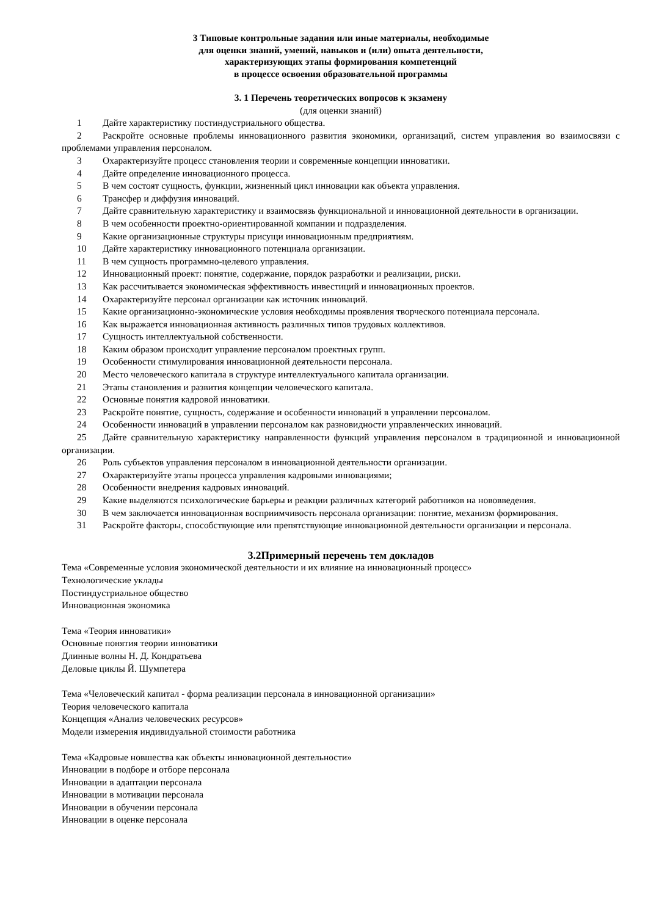3 Типовые контрольные задания или иные материалы, необходимые
для оценки знаний, умений, навыков и (или) опыта деятельности,
характеризующих этапы формирования компетенций
в процессе освоения образовательной программы
3. 1 Перечень теоретических вопросов к экзамену
(для оценки знаний)
1 Дайте характеристику постиндустриального общества.
2 Раскройте основные проблемы инновационного развития экономики, организаций, систем управления во взаимосвязи с проблемами управления персоналом.
3 Охарактеризуйте процесс становления теории и современные концепции инноватики.
4 Дайте определение инновационного процесса.
5 В чем состоят сущность, функции, жизненный цикл инновации как объекта управления.
6 Трансфер и диффузия инноваций.
7 Дайте сравнительную характеристику и взаимосвязь функциональной и инновационной деятельности в организации.
8 В чем особенности проектно-ориентированной компании и подразделения.
9 Какие организационные структуры присущи инновационным предприятиям.
10 Дайте характеристику инновационного потенциала организации.
11 В чем сущность программно-целевого управления.
12 Инновационный проект: понятие, содержание, порядок разработки и реализации, риски.
13 Как рассчитывается экономическая эффективность инвестиций и инновационных проектов.
14 Охарактеризуйте персонал организации как источник инноваций.
15 Какие организационно-экономические условия необходимы проявления творческого потенциала персонала.
16 Как выражается инновационная активность различных типов трудовых коллективов.
17 Сущность интеллектуальной собственности.
18 Каким образом происходит управление персоналом проектных групп.
19 Особенности стимулирования инновационной деятельности персонала.
20 Место человеческого капитала в структуре интеллектуального капитала организации.
21 Этапы становления и развития концепции человеческого капитала.
22 Основные понятия кадровой инноватики.
23 Раскройте понятие, сущность, содержание и особенности инноваций в управлении персоналом.
24 Особенности инноваций в управлении персоналом как разновидности управленческих инноваций.
25 Дайте сравнительную характеристику направленности функций управления персоналом в традиционной и инновационной организации.
26 Роль субъектов управления персоналом в инновационной деятельности организации.
27 Охарактеризуйте этапы процесса управления кадровыми инновациями;
28 Особенности внедрения кадровых инноваций.
29 Какие выделяются психологические барьеры и реакции различных категорий работников на нововведения.
30 В чем заключается инновационная восприимчивость персонала организации: понятие, механизм формирования.
31 Раскройте факторы, способствующие или препятствующие инновационной деятельности организации и персонала.
3.2Примерный перечень тем докладов
Тема «Современные условия экономической деятельности и их влияние на инновационный процесс»
Технологические уклады
Постиндустриальное общество
Инновационная экономика
Тема «Теория инноватики»
Основные понятия теории инноватики
Длинные волны Н. Д. Кондратьева
Деловые циклы Й. Шумпетера
Тема «Человеческий капитал - форма реализации персонала в инновационной организации»
Теория человеческого капитала
Концепция «Анализ человеческих ресурсов»
Модели измерения индивидуальной стоимости работника
Тема «Кадровые новшества как объекты инновационной деятельности»
Инновации в подборе и отборе персонала
Инновации в адаптации персонала
Инновации в мотивации персонала
Инновации в обучении персонала
Инновации в оценке персонала